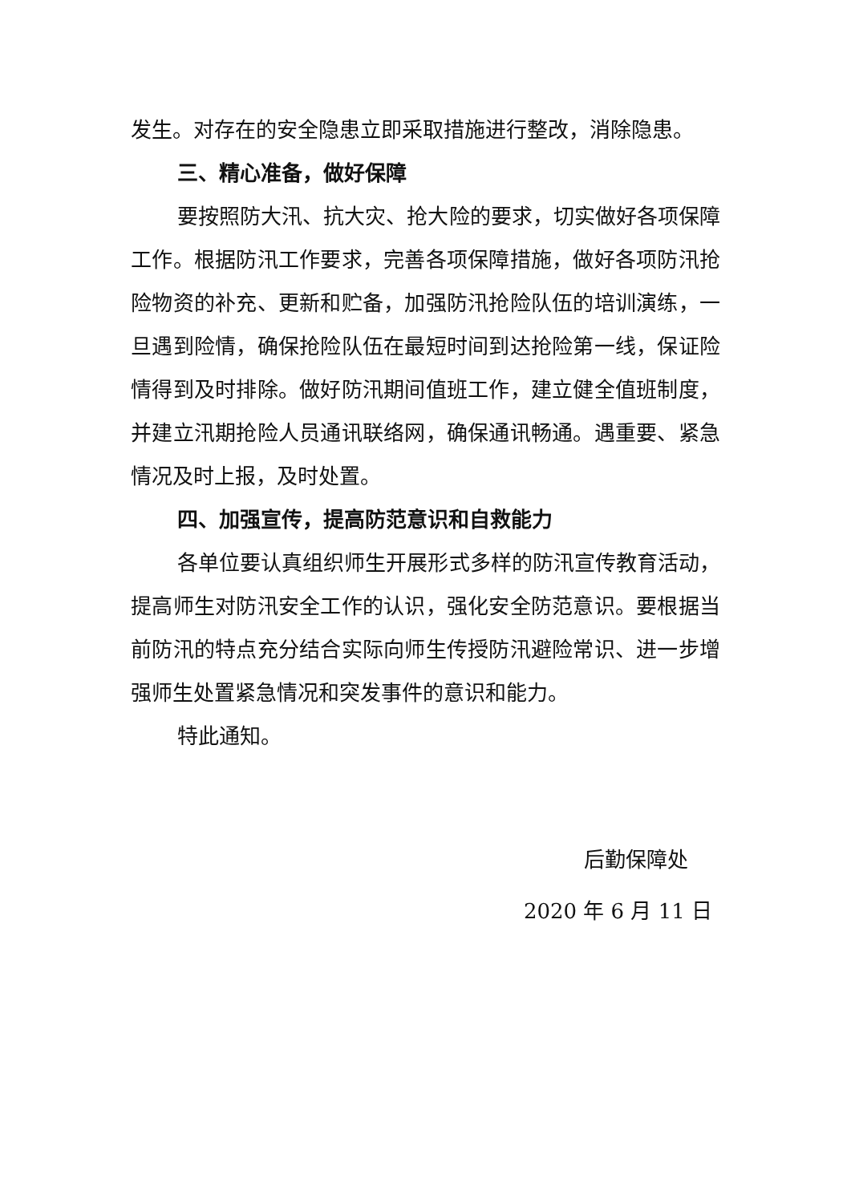发生。对存在的安全隐患立即采取措施进行整改，消除隐患。
三、精心准备，做好保障
要按照防大汛、抗大灾、抢大险的要求，切实做好各项保障工作。根据防汛工作要求，完善各项保障措施，做好各项防汛抢险物资的补充、更新和贮备，加强防汛抢险队伍的培训演练，一旦遇到险情，确保抢险队伍在最短时间到达抢险第一线，保证险情得到及时排除。做好防汛期间值班工作，建立健全值班制度，并建立汛期抢险人员通讯联络网，确保通讯畅通。遇重要、紧急情况及时上报，及时处置。
四、加强宣传，提高防范意识和自救能力
各单位要认真组织师生开展形式多样的防汛宣传教育活动，提高师生对防汛安全工作的认识，强化安全防范意识。要根据当前防汛的特点充分结合实际向师生传授防汛避险常识、进一步增强师生处置紧急情况和突发事件的意识和能力。
特此通知。
后勤保障处
2020 年 6 月 11 日